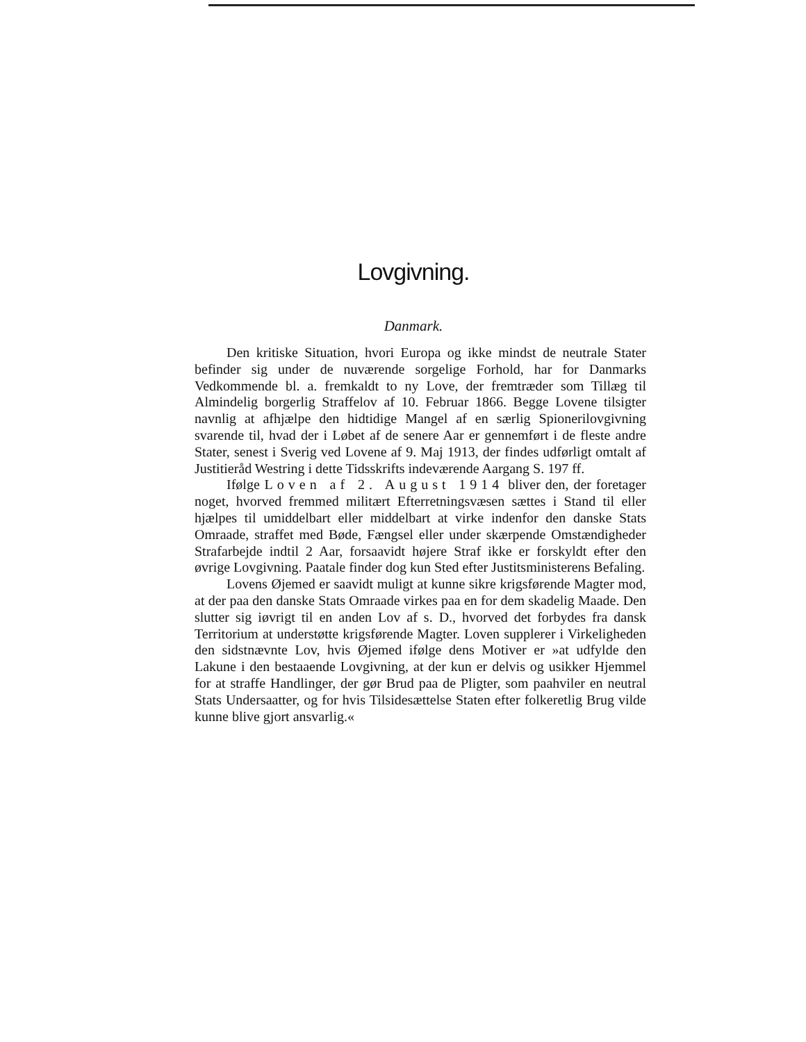Lovgivning.
Danmark.
Den kritiske Situation, hvori Europa og ikke mindst de neutrale Stater befinder sig under de nuværende sorgelige Forhold, har for Danmarks Vedkommende bl. a. fremkaldt to ny Love, der fremtræder som Tillæg til Almindelig borgerlig Straffelov af 10. Februar 1866. Begge Lovene tilsigter navnlig at afhjælpe den hidtidige Mangel af en særlig Spionerilovgivning svarende til, hvad der i Løbet af de senere Aar er gennemført i de fleste andre Stater, senest i Sverig ved Lovene af 9. Maj 1913, der findes udførligt omtalt af Justitieråd Westring i dette Tidsskrifts indeværende Aargang S. 197 ff.
Ifølge Loven af 2. August 1914 bliver den, der foretager noget, hvorved fremmed militært Efterretningsvæsen sættes i Stand til eller hjælpes til umiddelbart eller middelbart at virke indenfor den danske Stats Omraade, straffet med Bøde, Fængsel eller under skærpende Omstændigheder Strafarbejde indtil 2 Aar, forsaavidt højere Straf ikke er forskyldt efter den øvrige Lovgivning. Paatale finder dog kun Sted efter Justitsministerens Befaling.
Lovens Øjemed er saavidt muligt at kunne sikre krigsførende Magter mod, at der paa den danske Stats Omraade virkes paa en for dem skadelig Maade. Den slutter sig iøvrigt til en anden Lov af s. D., hvorved det forbydes fra dansk Territorium at understøtte krigsførende Magter. Loven supplerer i Virkeligheden den sidstnævnte Lov, hvis Øjemed ifølge dens Motiver er »at udfylde den Lakune i den bestaaende Lovgivning, at der kun er delvis og usikker Hjemmel for at straffe Handlinger, der gør Brud paa de Pligter, som paahviler en neutral Stats Undersaatter, og for hvis Tilsidesættelse Staten efter folkeretlig Brug vilde kunne blive gjort ansvarlig.«